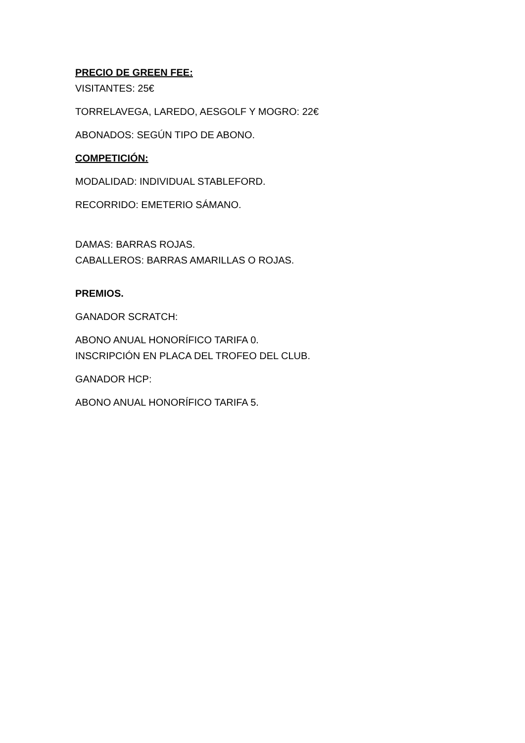PRECIO DE GREEN FEE:
VISITANTES: 25€
TORRELAVEGA, LAREDO, AESGOLF Y MOGRO: 22€
ABONADOS: SEGÚN TIPO DE ABONO.
COMPETICIÓN:
MODALIDAD: INDIVIDUAL STABLEFORD.
RECORRIDO: EMETERIO SÁMANO.
DAMAS: BARRAS ROJAS.
CABALLEROS: BARRAS AMARILLAS O ROJAS.
PREMIOS.
GANADOR SCRATCH:
ABONO ANUAL HONORÍFICO TARIFA 0.
INSCRIPCIÓN EN PLACA DEL TROFEO DEL CLUB.
GANADOR HCP:
ABONO ANUAL HONORÍFICO TARIFA 5.